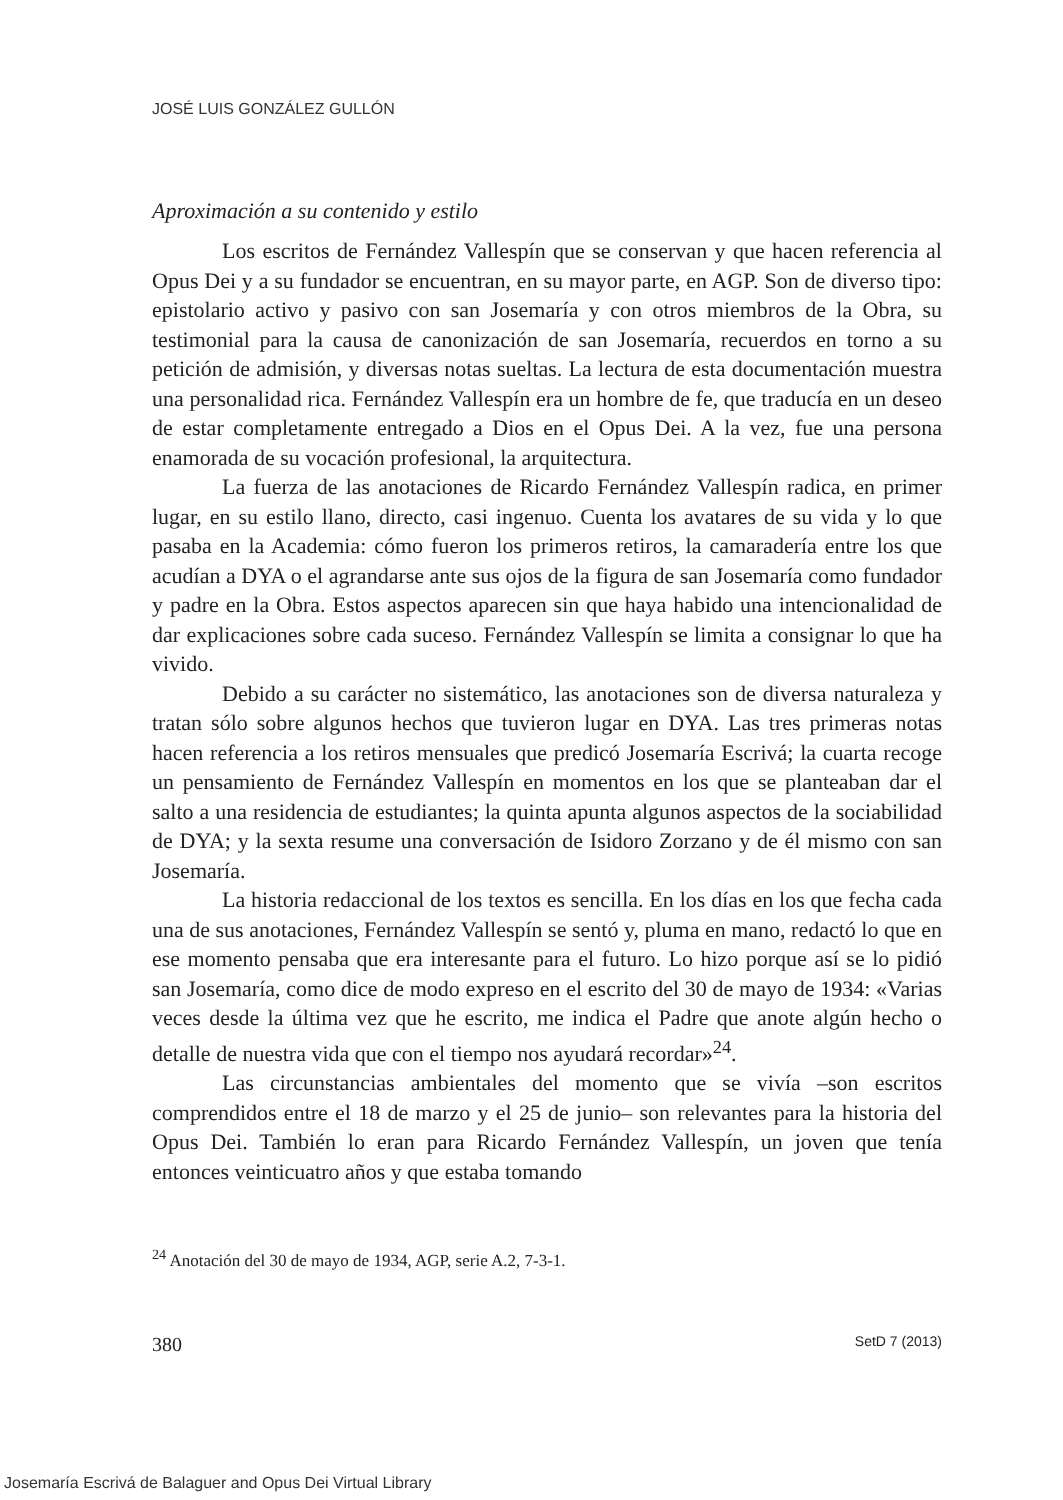JOSÉ LUIS GONZÁLEZ GULLÓN
Aproximación a su contenido y estilo
Los escritos de Fernández Vallespín que se conservan y que hacen referencia al Opus Dei y a su fundador se encuentran, en su mayor parte, en AGP. Son de diverso tipo: epistolario activo y pasivo con san Josemaría y con otros miembros de la Obra, su testimonial para la causa de canonización de san Josemaría, recuerdos en torno a su petición de admisión, y diversas notas sueltas. La lectura de esta documentación muestra una personalidad rica. Fernández Vallespín era un hombre de fe, que traducía en un deseo de estar completamente entregado a Dios en el Opus Dei. A la vez, fue una persona enamorada de su vocación profesional, la arquitectura.
La fuerza de las anotaciones de Ricardo Fernández Vallespín radica, en primer lugar, en su estilo llano, directo, casi ingenuo. Cuenta los avatares de su vida y lo que pasaba en la Academia: cómo fueron los primeros retiros, la camaradería entre los que acudían a DYA o el agrandarse ante sus ojos de la figura de san Josemaría como fundador y padre en la Obra. Estos aspectos aparecen sin que haya habido una intencionalidad de dar explicaciones sobre cada suceso. Fernández Vallespín se limita a consignar lo que ha vivido.
Debido a su carácter no sistemático, las anotaciones son de diversa naturaleza y tratan sólo sobre algunos hechos que tuvieron lugar en DYA. Las tres primeras notas hacen referencia a los retiros mensuales que predicó Josemaría Escrivá; la cuarta recoge un pensamiento de Fernández Vallespín en momentos en los que se planteaban dar el salto a una residencia de estudiantes; la quinta apunta algunos aspectos de la sociabilidad de DYA; y la sexta resume una conversación de Isidoro Zorzano y de él mismo con san Josemaría.
La historia redaccional de los textos es sencilla. En los días en los que fecha cada una de sus anotaciones, Fernández Vallespín se sentó y, pluma en mano, redactó lo que en ese momento pensaba que era interesante para el futuro. Lo hizo porque así se lo pidió san Josemaría, como dice de modo expreso en el escrito del 30 de mayo de 1934: «Varias veces desde la última vez que he escrito, me indica el Padre que anote algún hecho o detalle de nuestra vida que con el tiempo nos ayudará recordar»<sup>24</sup>.
Las circunstancias ambientales del momento que se vivía –son escritos comprendidos entre el 18 de marzo y el 25 de junio– son relevantes para la historia del Opus Dei. También lo eran para Ricardo Fernández Vallespín, un joven que tenía entonces veinticuatro años y que estaba tomando
<sup>24</sup> Anotación del 30 de mayo de 1934, AGP, serie A.2, 7-3-1.
380 SetD 7 (2013)
Josemaría Escrivá de Balaguer and Opus Dei Virtual Library